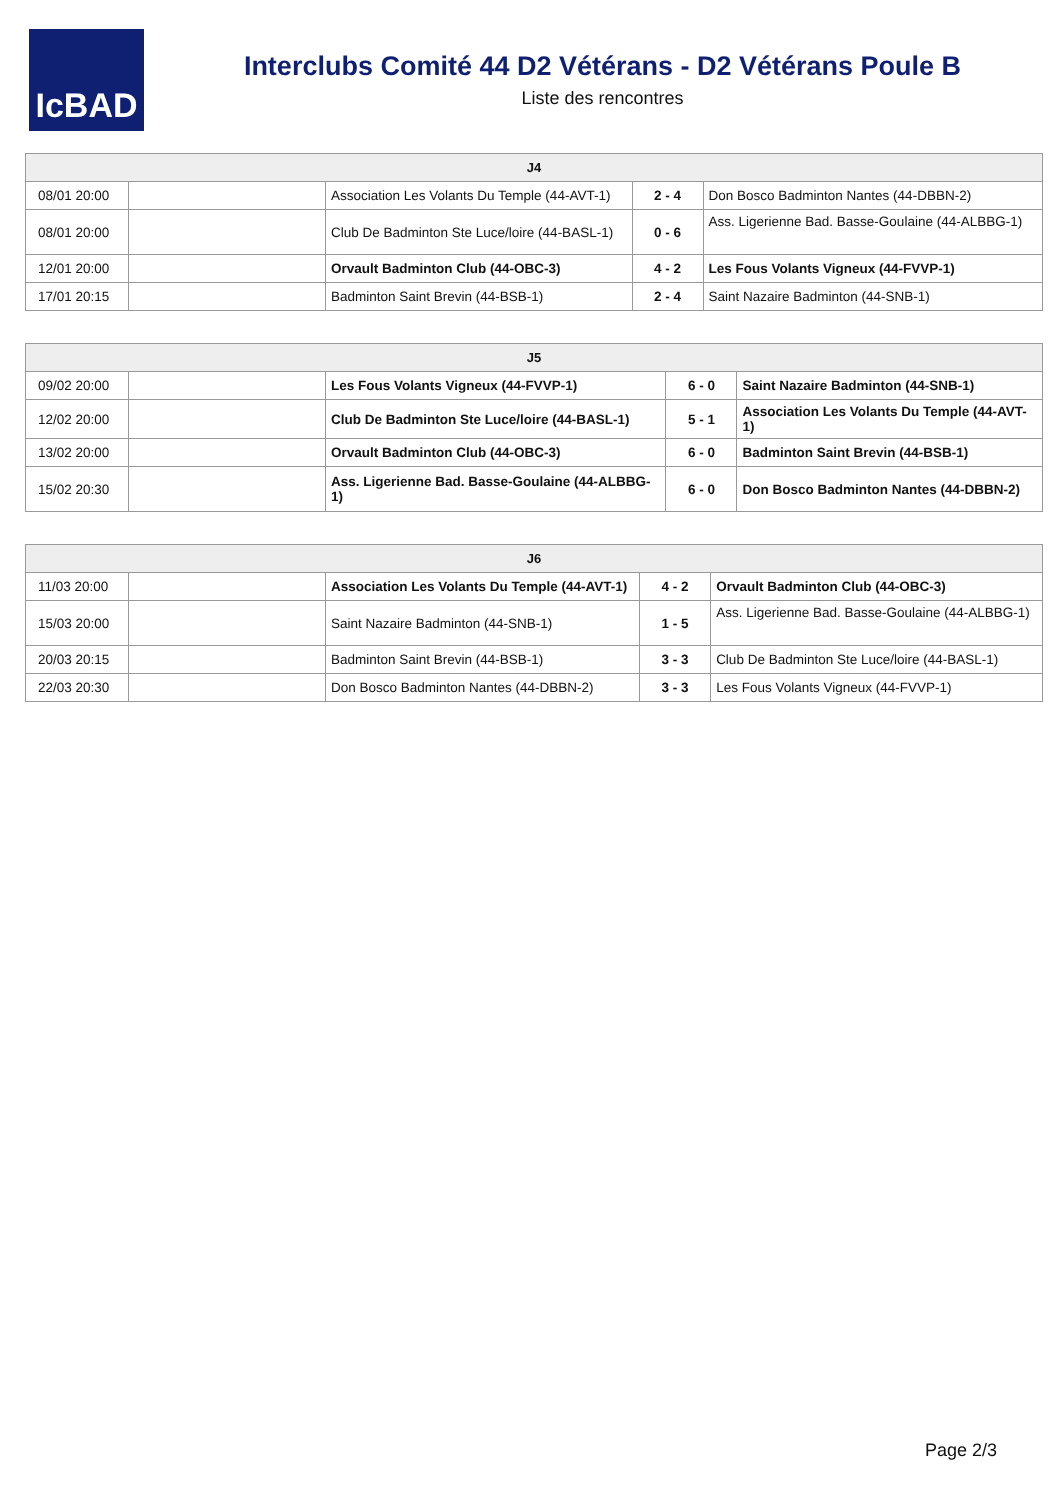IcBAD
Interclubs Comité 44 D2 Vétérans - D2 Vétérans Poule B
Liste des rencontres
| J4 | | | | |
| --- | --- | --- | --- | --- |
| 08/01 20:00 | | Association Les Volants Du Temple (44-AVT-1) | 2 - 4 | Don Bosco Badminton Nantes (44-DBBN-2) |
| 08/01 20:00 | | Club De Badminton Ste Luce/loire (44-BASL-1) | 0 - 6 | Ass. Ligerienne Bad. Basse-Goulaine (44-ALBBG-1) |
| 12/01 20:00 | | Orvault Badminton Club (44-OBC-3) | 4 - 2 | Les Fous Volants Vigneux (44-FVVP-1) |
| 17/01 20:15 | | Badminton Saint Brevin (44-BSB-1) | 2 - 4 | Saint Nazaire Badminton (44-SNB-1) |
| J5 | | | | |
| --- | --- | --- | --- | --- |
| 09/02 20:00 | | Les Fous Volants Vigneux (44-FVVP-1) | 6 - 0 | Saint Nazaire Badminton (44-SNB-1) |
| 12/02 20:00 | | Club De Badminton Ste Luce/loire (44-BASL-1) | 5 - 1 | Association Les Volants Du Temple (44-AVT-1) |
| 13/02 20:00 | | Orvault Badminton Club (44-OBC-3) | 6 - 0 | Badminton Saint Brevin (44-BSB-1) |
| 15/02 20:30 | | Ass. Ligerienne Bad. Basse-Goulaine (44-ALBBG-1) | 6 - 0 | Don Bosco Badminton Nantes (44-DBBN-2) |
| J6 | | | | |
| --- | --- | --- | --- | --- |
| 11/03 20:00 | | Association Les Volants Du Temple (44-AVT-1) | 4 - 2 | Orvault Badminton Club (44-OBC-3) |
| 15/03 20:00 | | Saint Nazaire Badminton (44-SNB-1) | 1 - 5 | Ass. Ligerienne Bad. Basse-Goulaine (44-ALBBG-1) |
| 20/03 20:15 | | Badminton Saint Brevin (44-BSB-1) | 3 - 3 | Club De Badminton Ste Luce/loire (44-BASL-1) |
| 22/03 20:30 | | Don Bosco Badminton Nantes (44-DBBN-2) | 3 - 3 | Les Fous Volants Vigneux (44-FVVP-1) |
Page 2/3